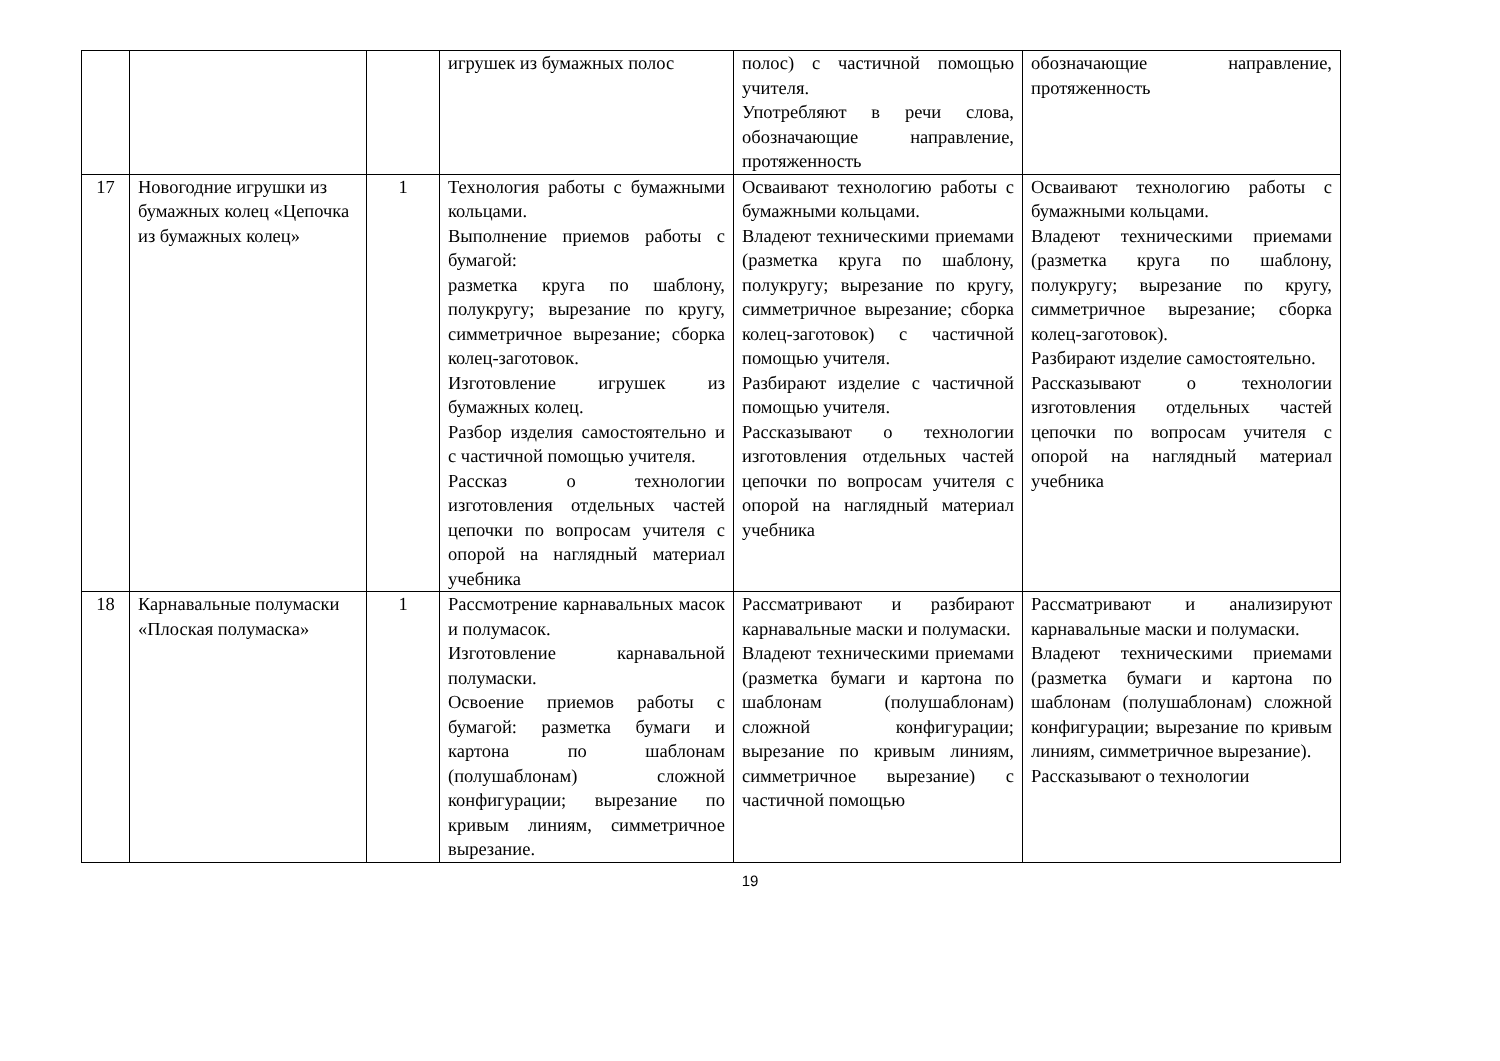| | | | игрушек из бумажных полос | полос) с частичной помощью учителя. Употребляют в речи слова, обозначающие направление, протяженность | обозначающие направление, протяженность |
| 17 | Новогодние игрушки из бумажных колец «Цепочка из бумажных колец» | 1 | Технология работы с бумажными кольцами. Выполнение приемов работы с бумагой: разметка круга по шаблону, полукругу; вырезание по кругу, симметричное вырезание; сборка колец-заготовок. Изготовление игрушек из бумажных колец. Разбор изделия самостоятельно и с частичной помощью учителя. Рассказ о технологии изготовления отдельных частей цепочки по вопросам учителя с опорой на наглядный материал учебника | Осваивают технологию работы с бумажными кольцами. Владеют техническими приемами (разметка круга по шаблону, полукругу; вырезание по кругу, симметричное вырезание; сборка колец-заготовок) с частичной помощью учителя. Разбирают изделие с частичной помощью учителя. Рассказывают о технологии изготовления отдельных частей цепочки по вопросам учителя с опорой на наглядный материал учебника | Осваивают технологию работы с бумажными кольцами. Владеют техническими приемами (разметка круга по шаблону, полукругу; вырезание по кругу, симметричное вырезание; сборка колец-заготовок). Разбирают изделие самостоятельно. Рассказывают о технологии изготовления отдельных частей цепочки по вопросам учителя с опорой на наглядный материал учебника |
| 18 | Карнавальные полумаски «Плоская полумаска» | 1 | Рассмотрение карнавальных масок и полумасок. Изготовление карнавальной полумаски. Освоение приемов работы с бумагой: разметка бумаги и картона по шаблонам (полушаблонам) сложной конфигурации; вырезание по кривым линиям, симметричное вырезание. | Рассматривают и разбирают карнавальные маски и полумаски. Владеют техническими приемами (разметка бумаги и картона по шаблонам (полушаблонам) сложной конфигурации; вырезание по кривым линиям, симметричное вырезание) с частичной помощью | Рассматривают и анализируют карнавальные маски и полумаски. Владеют техническими приемами (разметка бумаги и картона по шаблонам (полушаблонам) сложной конфигурации; вырезание по кривым линиям, симметричное вырезание). Рассказывают о технологии |
19